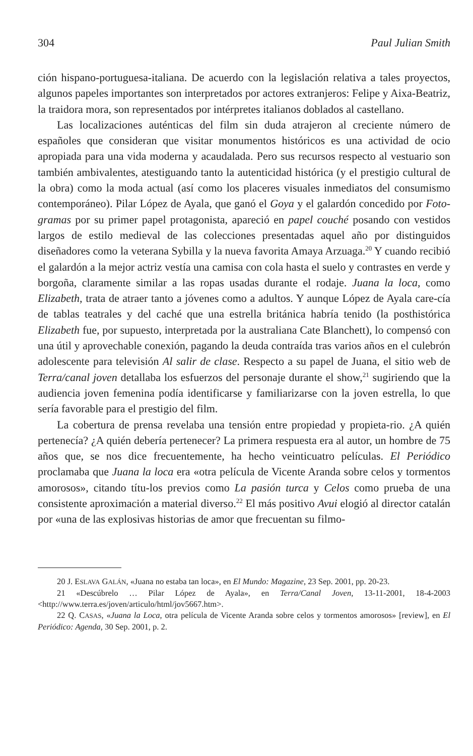304 Paul Julian Smith
ción hispano-portuguesa-italiana. De acuerdo con la legislación relativa a tales proyectos, algunos papeles importantes son interpretados por actores extranjeros: Felipe y Aixa-Beatriz, la traidora mora, son representados por intérpretes italianos doblados al castellano.
Las localizaciones auténticas del film sin duda atrajeron al creciente número de españoles que consideran que visitar monumentos históricos es una actividad de ocio apropiada para una vida moderna y acaudalada. Pero sus recursos respecto al vestuario son también ambivalentes, atestiguando tanto la autenticidad histórica (y el prestigio cultural de la obra) como la moda actual (así como los placeres visuales inmediatos del consumismo contemporáneo). Pilar López de Ayala, que ganó el Goya y el galardón concedido por Foto-gramas por su primer papel protagonista, apareció en papel couché posando con vestidos largos de estilo medieval de las colecciones presentadas aquel año por distinguidos diseñadores como la veterana Sybilla y la nueva favorita Amaya Arzuaga.<sup>20</sup> Y cuando recibió el galardón a la mejor actriz vestía una camisa con cola hasta el suelo y contrastes en verde y borgoña, claramente similar a las ropas usadas durante el rodaje. Juana la loca, como Elizabeth, trata de atraer tanto a jóvenes como a adultos. Y aunque López de Ayala care-cía de tablas teatrales y del caché que una estrella británica habría tenido (la posthistórica Elizabeth fue, por supuesto, interpretada por la australiana Cate Blanchett), lo compensó con una útil y aprovechable conexión, pagando la deuda contraída tras varios años en el culebrón adolescente para televisión Al salir de clase. Respecto a su papel de Juana, el sitio web de Terra/canal joven detallaba los esfuerzos del personaje durante el show,<sup>21</sup> sugiriendo que la audiencia joven femenina podía identificarse y familiarizarse con la joven estrella, lo que sería favorable para el prestigio del film.
La cobertura de prensa revelaba una tensión entre propiedad y propieta-rio. ¿A quién pertenecía? ¿A quién debería pertenecer? La primera respuesta era al autor, un hombre de 75 años que, se nos dice frecuentemente, ha hecho veinticuatro películas. El Periódico proclamaba que Juana la loca era «otra película de Vicente Aranda sobre celos y tormentos amorosos», citando títu-los previos como La pasión turca y Celos como prueba de una consistente aproximación a material diverso.<sup>22</sup> El más positivo Avui elogió al director catalán por «una de las explosivas historias de amor que frecuentan su filmo-
20 J. ESLAVA GALÁN, «Juana no estaba tan loca», en El Mundo: Magazine, 23 Sep. 2001, pp. 20-23.
21 «Descúbrelo … Pilar López de Ayala», en Terra/Canal Joven, 13-11-2001, 18-4-2003 <http://www.terra.es/joven/articulo/html/jov5667.htm>.
22 Q. CASAS, «Juana la Loca, otra película de Vicente Aranda sobre celos y tormentos amorosos» [review], en El Periódico: Agenda, 30 Sep. 2001, p. 2.